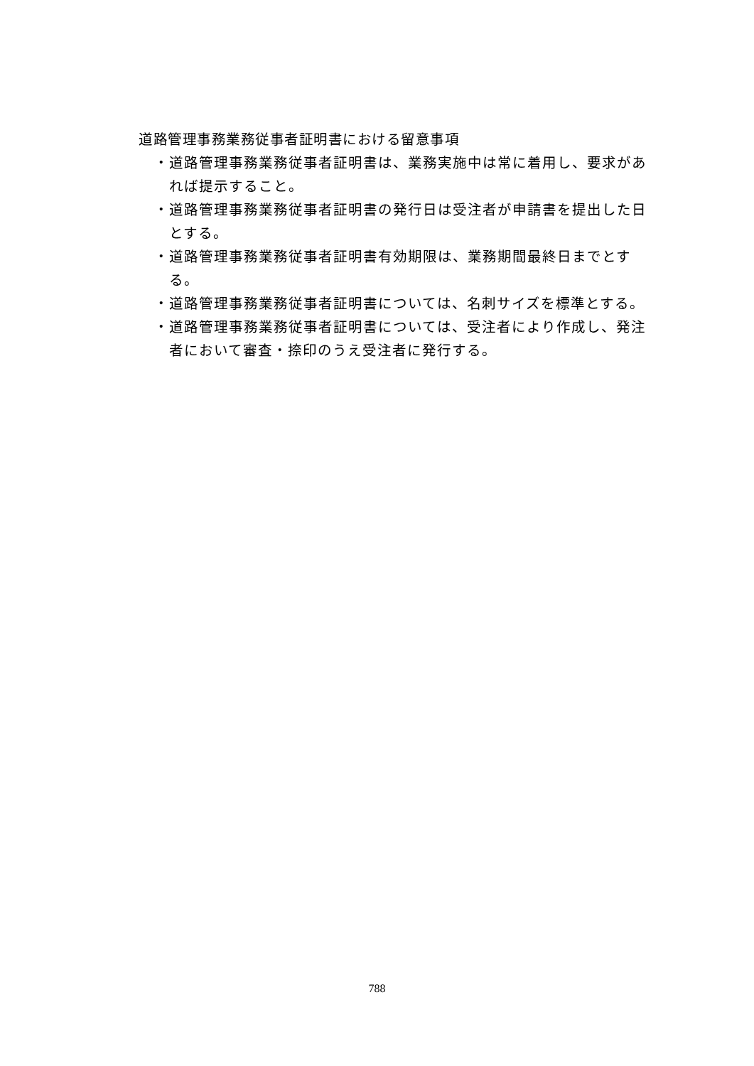道路管理事務業務従事者証明書における留意事項
・道路管理事務業務従事者証明書は、業務実施中は常に着用し、要求があれば提示すること。
・道路管理事務業務従事者証明書の発行日は受注者が申請書を提出した日とする。
・道路管理事務業務従事者証明書有効期限は、業務期間最終日までとする。
・道路管理事務業務従事者証明書については、名刺サイズを標準とする。
・道路管理事務業務従事者証明書については、受注者により作成し、発注者において審査・捺印のうえ受注者に発行する。
788